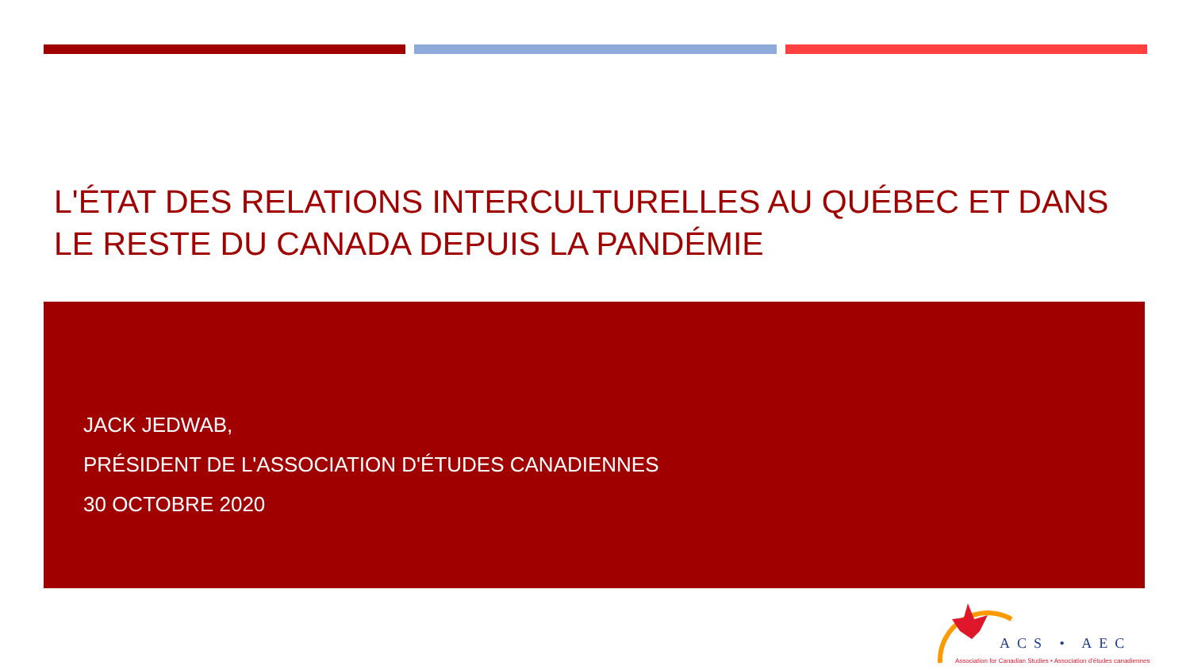L'ÉTAT DES RELATIONS INTERCULTURELLES AU QUÉBEC ET DANS LE RESTE DU CANADA DEPUIS LA PANDÉMIE
JACK JEDWAB,
PRÉSIDENT DE L'ASSOCIATION D'ÉTUDES CANADIENNES
30 OCTOBRE 2020
ACS • AEC
Association for Canadian Studies • Association d'études canadiennes